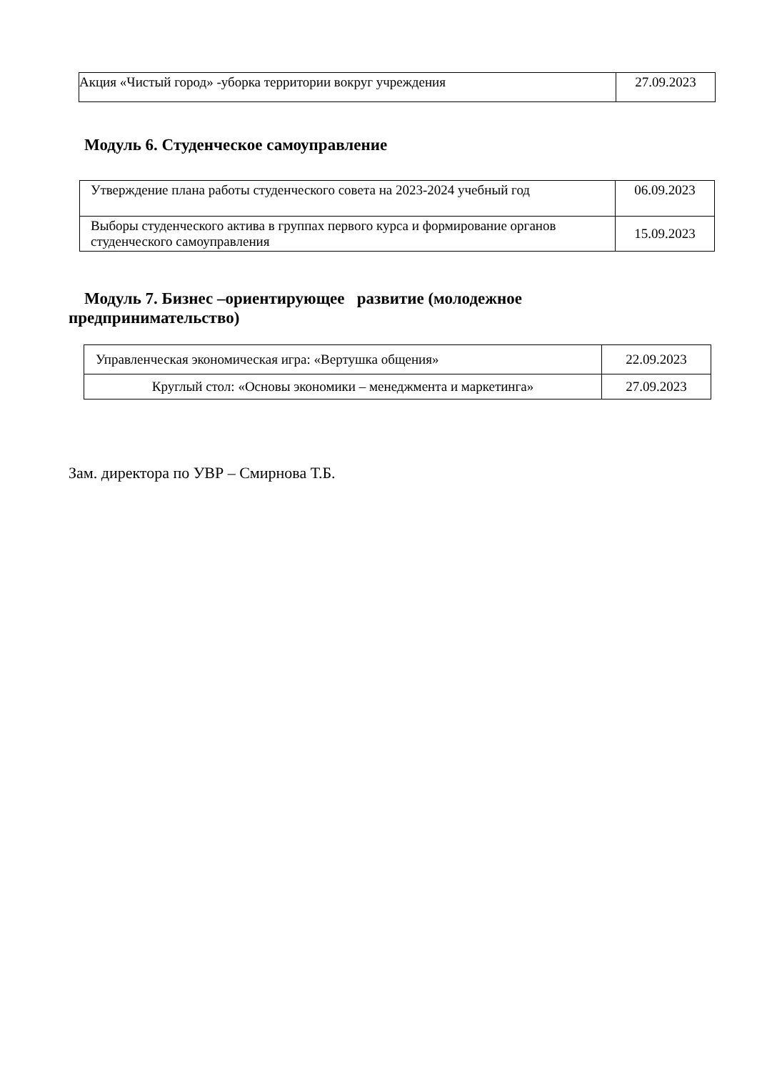| Акция «Чистый город» -уборка территории вокруг учреждения | 27.09.2023 |
Модуль 6. Студенческое самоуправление
| Утверждение плана работы студенческого совета на 2023-2024 учебный год | 06.09.2023 |
| Выборы студенческого актива в группах первого курса и формирование органов студенческого самоуправления | 15.09.2023 |
Модуль 7. Бизнес –ориентирующее развитие (молодежное предпринимательство)
| Управленческая экономическая игра: «Вертушка общения» | 22.09.2023 |
| Круглый стол: «Основы экономики – менеджмента и маркетинга» | 27.09.2023 |
Зам. директора по УВР – Смирнова Т.Б.